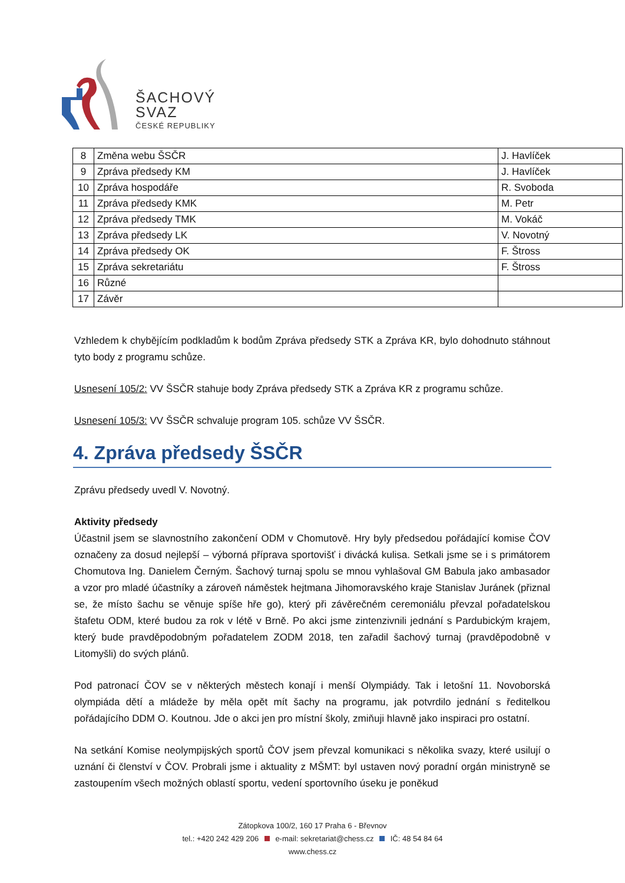ŠACHOVÝ
SVAZ
ČESKÉ REPUBLIKY
| 8 | Změna webu ŠSČR | J. Havlíček |
| 9 | Zpráva předsedy KM | J. Havlíček |
| 10 | Zpráva hospodáře | R. Svoboda |
| 11 | Zpráva předsedy KMK | M. Petr |
| 12 | Zpráva předsedy TMK | M. Vokáč |
| 13 | Zpráva předsedy LK | V. Novotný |
| 14 | Zpráva předsedy OK | F. Štross |
| 15 | Zpráva sekretariátu | F. Štross |
| 16 | Různé | |
| 17 | Závěr | |
Vzhledem k chybějícím podkladům k bodům Zpráva předsedy STK a Zpráva KR, bylo dohodnuto stáhnout tyto body z programu schůze.
Usnesení 105/2: VV ŠSČR stahuje body Zpráva předsedy STK a Zpráva KR z programu schůze.
Usnesení 105/3: VV ŠSČR schvaluje program 105. schůze VV ŠSČR.
4. Zpráva předsedy ŠSČR
Zprávu předsedy uvedl V. Novotný.
Aktivity předsedy
Účastnil jsem se slavnostního zakončení ODM v Chomutově. Hry byly předsedou pořádající komise ČOV označeny za dosud nejlepší – výborná příprava sportovišť i divácká kulisa. Setkali jsme se i s primátorem Chomutova Ing. Danielem Černým. Šachový turnaj spolu se mnou vyhlašoval GM Babula jako ambasador a vzor pro mladé účastníky a zároveň náměstek hejtmana Jihomoravského kraje Stanislav Juránek (přiznal se, že místo šachu se věnuje spíše hře go), který při závěrečném ceremoniálu převzal pořadatelskou štafetu ODM, které budou za rok v létě v Brně. Po akci jsme zintenzivnili jednání s Pardubickým krajem, který bude pravděpodobným pořadatelem ZODM 2018, ten zařadil šachový turnaj (pravděpodobně v Litomyšli) do svých plánů.
Pod patronací ČOV se v některých městech konají i menší Olympiády. Tak i letošní 11. Novoborská olympiáda dětí a mládeže by měla opět mít šachy na programu, jak potvrdilo jednání s ředitelkou pořádajícího DDM O. Koutnou. Jde o akci jen pro místní školy, zmiňuji hlavně jako inspiraci pro ostatní.
Na setkání Komise neolympijských sportů ČOV jsem převzal komunikaci s několika svazy, které usilují o uznání či členství v ČOV. Probrali jsme i aktuality z MŠMT: byl ustaven nový poradní orgán ministryně se zastoupením všech možných oblastí sportu, vedení sportovního úseku je poněkud
Zátopkova 100/2, 160 17 Praha 6 - Břevnov
tel.: +420 242 429 206 e-mail: sekretariat@chess.cz IČ: 48 54 84 64
www.chess.cz